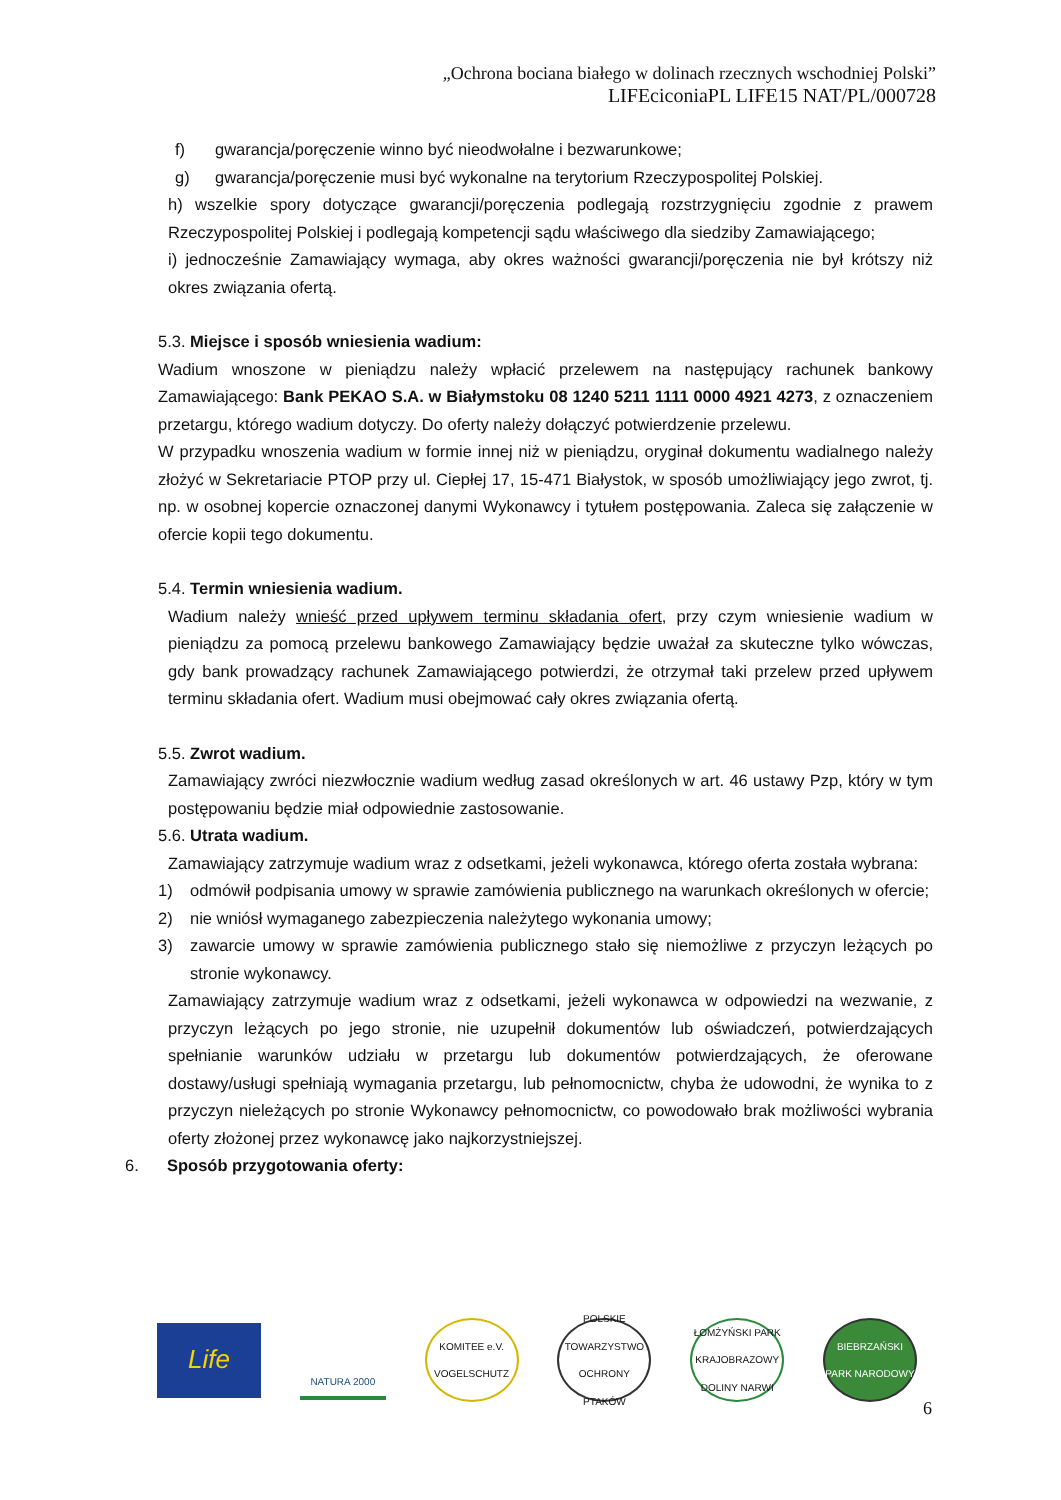„Ochrona bociana białego w dolinach rzecznych wschodniej Polski”
LIFEciconiaPL LIFE15 NAT/PL/000728
f) gwarancja/poręczenie winno być nieodwołalne i bezwarunkowe;
g) gwarancja/poręczenie musi być wykonalne na terytorium Rzeczypospolitej Polskiej.
h) wszelkie spory dotyczące gwarancji/poręczenia podlegają rozstrzygnięciu zgodnie z prawem Rzeczypospolitej Polskiej i podlegają kompetencji sądu właściwego dla siedziby Zamawiającego;
i) jednocześnie Zamawiający wymaga, aby okres ważności gwarancji/poręczenia nie był krótszy niż okres związania ofertą.
5.3. Miejsce i sposób wniesienia wadium:
Wadium wnoszone w pieniądzu należy wpłacić przelewem na następujący rachunek bankowy Zamawiającego: Bank PEKAO S.A. w Białymstoku 08 1240 5211 1111 0000 4921 4273, z oznaczeniem przetargu, którego wadium dotyczy. Do oferty należy dołączyć potwierdzenie przelewu.
W przypadku wnoszenia wadium w formie innej niż w pieniądzu, oryginał dokumentu wadialnego należy złożyć w Sekretariacie PTOP przy ul. Ciepłej 17, 15-471 Białystok, w sposób umożliwiający jego zwrot, tj. np. w osobnej kopercie oznaczonej danymi Wykonawcy i tytułem postępowania. Zaleca się załączenie w ofercie kopii tego dokumentu.
5.4. Termin wniesienia wadium.
Wadium należy wnieść przed upływem terminu składania ofert, przy czym wniesienie wadium w pieniądzu za pomocą przelewu bankowego Zamawiający będzie uważał za skuteczne tylko wówczas, gdy bank prowadzący rachunek Zamawiającego potwierdzi, że otrzymał taki przelew przed upływem terminu składania ofert. Wadium musi obejmować cały okres związania ofertą.
5.5. Zwrot wadium.
Zamawiający zwróci niezwłocznie wadium według zasad określonych w art. 46 ustawy Pzp, który w tym postępowaniu będzie miał odpowiednie zastosowanie.
5.6. Utrata wadium.
Zamawiający zatrzymuje wadium wraz z odsetkami, jeżeli wykonawca, którego oferta została wybrana:
1) odmówił podpisania umowy w sprawie zamówienia publicznego na warunkach określonych w ofercie;
2) nie wniósł wymaganego zabezpieczenia należytego wykonania umowy;
3) zawarcie umowy w sprawie zamówienia publicznego stało się niemożliwe z przyczyn leżących po stronie wykonawcy.
Zamawiający zatrzymuje wadium wraz z odsetkami, jeżeli wykonawca w odpowiedzi na wezwanie, z przyczyn leżących po jego stronie, nie uzupełnił dokumentów lub oświadczeń, potwierdzających spełnianie warunków udziału w przetargu lub dokumentów potwierdzających, że oferowane dostawy/usługi spełniają wymagania przetargu, lub pełnomocnictw, chyba że udowodni, że wynika to z przyczyn nieleżących po stronie Wykonawcy pełnomocnictw, co powodowało brak możliwości wybrania oferty złożonej przez wykonawcę jako najkorzystniejszej.
6. Sposób przygotowania oferty:
Life
NATURA 2000
KOMITEE e.V. VOGELSCHUTZ
POLSKIE TOWARZYSTWO OCHRONY PTAKÓW
ŁOMŻYŃSKI PARK KRAJOBRAZOWY DOLINY NARWI
BIEBRZAŃSKI PARK NARODOWY
6